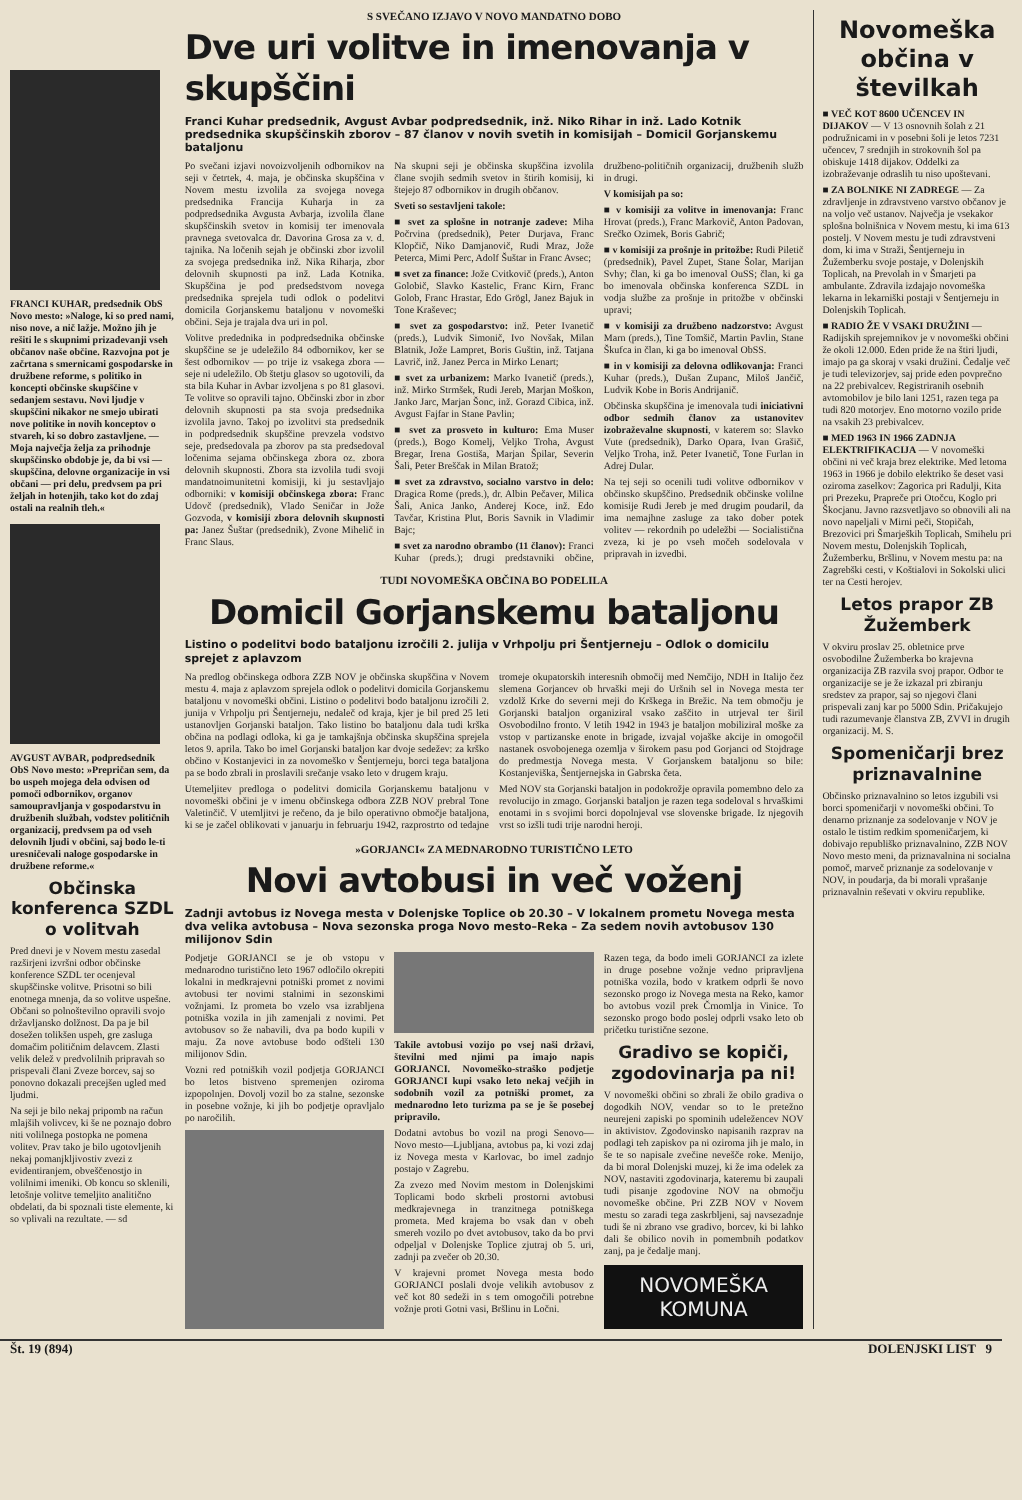FRANCI KUHAR, predsednik ObS Novo mesto: »Naloge, ki so pred nami, niso nove, a nič lažje. Možno jih je rešiti le s skupnimi prizadevanji vseh občanov naše občine. Razvojna pot je začrtana s smernicami gospodarske in družbene reforme, s politiko in koncepti občinske skupščine v sedanjem sestavu. Novi ljudje v skupščini nikakor ne smejo ubirati nove politike in novih konceptov o stvareh, ki so dobro zastavljene. — Moja največja želja za prihodnje skupščinsko obdobje je, da bi vsi — skupščina, delovne organizacije in vsi občani — pri delu, predvsem pa pri željah in hotenjih, tako kot do zdaj ostali na realnih tleh.«
AVGUST AVBAR, podpredsednik ObS Novo mesto: »Prepričan sem, da bo uspeh mojega dela odvisen od pomoči odbornikov, organov samoupravljanja v gospodarstvu in družbenih službah, vodstev političnih organizacij, predvsem pa od vseh delovnih ljudi v občini, saj bodo le-ti uresničevali naloge gospodarske in družbene reforme.«
Občinska konferenca SZDL o volitvah
Pred dnevi je v Novem mestu zasedal razširjeni izvršni odbor občinske konference SZDL ter ocenjeval skupščinske volitve. Prisotni so bili enotnega mnenja, da so volitve uspešne. Občani so polnoštevilno opravili svojo državljansko dolžnost. Da pa je bil dosežen tolikšen uspeh, gre zasluga domačim političnim delavcem. Zlasti velik delež v predvolilnih pripravah so prispevali člani Zveze borcev, saj so ponovno dokazali precejšen ugled med ljudmi.
Na seji je bilo nekaj pripomb na račun mlajših volivcev, ki še ne poznajo dobro niti volilnega postopka ne pomena volitev. Prav tako je bilo ugotovljenih nekaj pomanjkljivostiv zvezi z evidentiranjem, obveščenostjo in volilnimi imeniki. Ob koncu so sklenili, letošnje volitve temeljito analitično obdelati, da bi spoznali tiste elemente, ki so vplivali na rezultate. — sd
S SVEČANO IZJAVO V NOVO MANDATNO DOBO
Dve uri volitve in imenovanja v skupščini
Franci Kuhar predsednik, Avgust Avbar podpredsednik, inž. Niko Rihar in inž. Lado Kotnik predsednika skupščinskih zborov – 87 članov v novih svetih in komisijah – Domicil Gorjanskemu bataljonu
Po svečani izjavi novoizvoljenih odbornikov na seji v četrtek, 4. maja, je občinska skupščina v Novem mestu izvolila za svojega novega predsednika Francija Kuharja in za podpredsednika Avgusta Avbarja, izvolila člane skupščinskih svetov in komisij ter imenovala pravnega svetovalca dr. Davorina Grosa za v. d. tajnika. Na ločenih sejah je občinski zbor izvolil za svojega predsednika inž. Nika Riharja, zbor delovnih skupnosti pa inž. Lada Kotnika. Skupščina je pod predsedstvom novega predsednika sprejela tudi odlok o podelitvi domicila Gorjanskemu bataljonu v novomeški občini. Seja je trajala dva uri in pol.
Volitve predednika in podpredsednika občinske skupščine se je udeležilo 84 odbornikov, ker se šest odbornikov — po trije iz vsakega zbora — seje ni udeležilo. Ob štetju glasov so ugotovili, da sta bila Kuhar in Avbar izvoljena s po 81 glasovi. Te volitve so opravili tajno. Občinski zbor in zbor delovnih skupnosti pa sta svoja predsednika izvolila javno. Takoj po izvolitvi sta predsednik in podpredsednik skupščine prevzela vodstvo seje, predsedovala pa zborov pa sta predsedoval ločenima sejama občinskega zbora oz. zbora delovnih skupnosti. Zbora sta izvolila tudi svoji mandatnoimunitetni komisiji, ki ju sestavljajo odborniki: v komisiji občinskega zbora: Franc Udovč (predsednik), Vlado Seničar in Jože Gozvoda, v komisiji zbora delovnih skupnosti pa: Janez Šuštar (predsednik), Zvone Mihelič in Franc Slaus.
Na skupni seji je občinska skupščina izvolila člane svojih sedmih svetov in štirih komisij, ki štejejo 87 odbornikov in drugih občanov.
Sveti so sestavljeni takole:
■ svet za splošne in notranje zadeve: Miha Počrvina (predsednik), Peter Durjava, Franc Klopčič, Niko Damjanovič, Rudi Mraz, Jože Peterca, Mimi Perc, Adolf Šuštar in Franc Avsec;
■ svet za finance: Jože Cvitkovič (preds.), Anton Golobič, Slavko Kastelic, Franc Kirn, Franc Golob, Franc Hrastar, Edo Grögl, Janez Bajuk in Tone Kraševec;
■ svet za gospodarstvo: inž. Peter Ivanetič (preds.), Ludvik Simonič, Ivo Novšak, Milan Blatnik, Jože Lampret, Boris Guštin, inž. Tatjana Lavrič, inž. Janez Perca in Mirko Lenart;
■ svet za urbanizem: Marko Ivanetič (preds.), inž. Mirko Strmšek, Rudi Jereb, Marjan Moškon, Janko Jarc, Marjan Šonc, inž. Gorazd Cibica, inž. Avgust Fajfar in Stane Pavlin;
■ svet za prosveto in kulturo: Ema Muser (preds.), Bogo Komelj, Veljko Troha, Avgust Bregar, Irena Gostiša, Marjan Špilar, Severin Šali, Peter Breščak in Milan Bratož;
■ svet za zdravstvo, socialno varstvo in delo: Dragica Rome (preds.), dr. Albin Pečaver, Milica Šali, Anica Janko, Anderej Koce, inž. Edo Tavčar, Kristina Plut, Boris Savnik in Vladimir Bajc;
■ svet za narodno obrambo (11 članov): Franci Kuhar (preds.); drugi predstavniki občine, družbeno-političnih organizacij, družbenih služb in drugi.
V komisijah pa so:
■ v komisiji za volitve in imenovanja: Franc Hrovat (preds.), Franc Markovič, Anton Padovan, Srečko Ozimek, Boris Gabrič;
■ v komisiji za prošnje in pritožbe: Rudi Piletič (predsednik), Pavel Zupet, Stane Šolar, Marijan Svhy; član, ki ga bo imenoval OuSS; član, ki ga bo imenovala občinska konferenca SZDL in vodja službe za prošnje in pritožbe v občinski upravi;
■ v komisiji za družbeno nadzorstvo: Avgust Marn (preds.), Tine Tomšič, Martin Pavlin, Stane Škufca in član, ki ga bo imenoval ObSS.
■ in v komisiji za delovna odlikovanja: Franci Kuhar (preds.), Dušan Zupanc, Miloš Jančič, Ludvik Kobe in Boris Andrijanič.
Občinska skupščina je imenovala tudi iniciativni odbor sedmih članov za ustanovitev izobraževalne skupnosti, v katerem so: Slavko Vute (predsednik), Darko Opara, Ivan Grašič, Veljko Troha, inž. Peter Ivanetič, Tone Furlan in Adrej Dular.
Na tej seji so ocenili tudi volitve odbornikov v občinsko skupščino. Predsednik občinske volilne komisije Rudi Jereb je med drugim poudaril, da ima nemajhne zasluge za tako dober potek volitev — rekordnih po udeležbi — Socialistična zveza, ki je po vseh močeh sodelovala v pripravah in izvedbi.
TUDI NOVOMEŠKA OBČINA BO PODELILA
Domicil Gorjanskemu bataljonu
Listino o podelitvi bodo bataljonu izročili 2. julija v Vrhpolju pri Šentjerneju – Odlok o domicilu sprejet z aplavzom
Na predlog občinskega odbora ZZB NOV je občinska skupščina v Novem mestu 4. maja z aplavzom sprejela odlok o podelitvi domicila Gorjanskemu bataljonu v novomeški občini. Listino o podelitvi bodo bataljonu izročili 2. junija v Vrhpolju pri Šentjerneju, nedaleč od kraja, kjer je bil pred 25 leti ustanovljen Gorjanski bataljon. Tako listino bo bataljonu dala tudi krška občina na podlagi odloka, ki ga je tamkajšnja občinska skupščina sprejela letos 9. aprila. Tako bo imel Gorjanski bataljon kar dvoje sedežev: za krško občino v Kostanjevici in za novomeško v Šentjerneju, borci tega bataljona pa se bodo zbrali in proslavili srečanje vsako leto v drugem kraju.
Utemeljitev predloga o podelitvi domicila Gorjanskemu bataljonu v novomeški občini je v imenu občinskega odbora ZZB NOV prebral Tone Valetinčič. V utemljitvi je rečeno, da je bilo operativno območje bataljona, ki se je začel oblikovati v januarju in februarju 1942, razprostrto od tedajne tromeje okupatorskih interesnih območij med Nemčijo, NDH in Italijo čez slemena Gorjancev ob hrvaški meji do Uršnih sel in Novega mesta ter vzdolž Krke do severni meji do Krškega in Brežic. Na tem območju je Gorjanski bataljon organiziral vsako zaščito in utrjeval ter širil Osvobodilno fronto. V letih 1942 in 1943 je bataljon mobiliziral moške za vstop v partizanske enote in brigade, izvajal vojaške akcije in omogočil nastanek osvobojenega ozemlja v širokem pasu pod Gorjanci od Stojdrage do predmestja Novega mesta. V Gorjanskem bataljonu so bile: Kostanjeviška, Šentjernejska in Gabrska četa.
Med NOV sta Gorjanski bataljon in podokrožje opravila pomembno delo za revolucijo in zmago. Gorjanski bataljon je razen tega sodeloval s hrvaškimi enotami in s svojimi borci dopolnjeval vse slovenske brigade. Iz njegovih vrst so izšli tudi trije narodni heroji.
»GORJANCI« ZA MEDNARODNO TURISTIČNO LETO
Novi avtobusi in več voženj
Zadnji avtobus iz Novega mesta v Dolenjske Toplice ob 20.30 – V lokalnem prometu Novega mesta dva velika avtobusa – Nova sezonska proga Novo mesto–Reka – Za sedem novih avtobusov 130 milijonov Sdin
Podjetje GORJANCI se je ob vstopu v mednarodno turistično leto 1967 odločilo okrepiti lokalni in medkrajevni potniški promet z novimi avtobusi ter novimi stalnimi in sezonskimi vožnjami. Iz prometa bo vzelo vsa izrabljena potniška vozila in jih zamenjali z novimi. Pet avtobusov so že nabavili, dva pa bodo kupili v maju. Za nove avtobuse bodo odšteli 130 milijonov Sdin.
Vozni red potniških vozil podjetja GORJANCI bo letos bistveno spremenjen oziroma izpopolnjen. Dovolj vozil bo za stalne, sezonske in posebne vožnje, ki jih bo podjetje opravljalo po naročilih.
Takile avtobusi vozijo po vsej naši državi, številni med njimi pa imajo napis GORJANCI. Novomeško-straško podjetje GORJANCI kupi vsako leto nekaj večjih in sodobnih vozil za potniški promet, za mednarodno leto turizma pa se je še posebej pripravilo.
Dodatni avtobus bo vozil na progi Senovo—Novo mesto—Ljubljana, avtobus pa, ki vozi zdaj iz Novega mesta v Karlovac, bo imel zadnjo postajo v Zagrebu.
Za zvezo med Novim mestom in Dolenjskimi Toplicami bodo skrbeli prostorni avtobusi medkrajevnega in tranzitnega potniškega prometa. Med krajema bo vsak dan v obeh smereh vozilo po dvet avtobusov, tako da bo prvi odpeljal v Dolenjske Toplice zjutraj ob 5. uri, zadnji pa zvečer ob 20.30.
V krajevni promet Novega mesta bodo GORJANCI poslali dvoje velikih avtobusov z več kot 80 sedeži in s tem omogočili potrebne vožnje proti Gotni vasi, Bršlinu in Ločni.
Razen tega, da bodo imeli GORJANCI za izlete in druge posebne vožnje vedno pripravljena potniška vozila, bodo v kratkem odprli še novo sezonsko progo iz Novega mesta na Reko, kamor bo avtobus vozil prek Črnomlja in Vinice. To sezonsko progo bodo poslej odprli vsako leto ob pričetku turistične sezone.
Gradivo se kopiči, zgodovinarja pa ni!
V novomeški občini so zbrali že obilo gradiva o dogodkih NOV, vendar so to le pretežno neurejeni zapiski po spominih udeležencev NOV in aktivistov. Zgodovinsko napisanih razprav na podlagi teh zapiskov pa ni oziroma jih je malo, in še te so napisale zvečine neveščе roke. Menijo, da bi moral Dolenjski muzej, ki že ima odelek za NOV, nastaviti zgodovinarja, kateremu bi zaupali tudi pisanje zgodovine NOV na območju novomeške občine. Pri ZZB NOV v Novem mestu so zaradi tega zaskrbljeni, saj navsezadnje tudi še ni zbrano vse gradivo, borcev, ki bi lahko dali še obilico novih in pomembnih podatkov zanj, pa je čedalje manj.
NOVOMEŠKA KOMUNA
Novomeška občina v številkah
■ VEČ KOT 8600 UČENCEV IN DIJAKOV — V 13 osnovnih šolah z 21 podružnicami in v posebni šoli je letos 7231 učencev, 7 srednjih in strokovnih šol pa obiskuje 1418 dijakov. Oddelki za izobraževanje odraslih tu niso upoštevani.
■ ZA BOLNIKE NI ZADREGE — Za zdravljenje in zdravstveno varstvo občanov je na voljo več ustanov. Največja je vsekakor splošna bolnišnica v Novem mestu, ki ima 613 postelj. V Novem mestu je tudi zdravstveni dom, ki ima v Straži, Šentjerneju in Žužemberku svoje postaje, v Dolenjskih Toplicah, na Prevolah in v Šmarjeti pa ambulante. Zdravila izdajajo novomeška lekarna in lekarniški postaji v Šentjerneju in Dolenjskih Toplicah.
■ RADIO ŽE V VSAKI DRUŽINI — Radijskih sprejemnikov je v novomeški občini že okoli 12.000. Eden pride že na štiri ljudi, imajo pa ga skoraj v vsaki družini. Čedalje več je tudi televizorjev, saj pride eden povprečno na 22 prebivalcev. Registriranih osebnih avtomobilov je bilo lani 1251, razen tega pa tudi 820 motorjev. Eno motorno vozilo pride na vsakih 23 prebivalcev.
■ MED 1963 IN 1966 ZADNJA ELEKTRIFIKACIJA — V novomeški občini ni več kraja brez elektrike. Med letoma 1963 in 1966 je dobilo elektriko še deset vasi oziroma zaselkov: Zagorica pri Radulji, Kita pri Prezeku, Prapreče pri Otočcu, Koglo pri Škocjanu. Javno razsvetljavo so obnovili ali na novo napeljali v Mirni peči, Stopičah, Brezovici pri Šmarjeških Toplicah, Smihelu pri Novem mestu, Dolenjskih Toplicah, Žužemberku, Bršlinu, v Novem mestu pa: na Zagrebški cesti, v Koštialovi in Sokolski ulici ter na Cesti herojev.
Letos prapor ZB Žužemberk
V okviru proslav 25. obletnice prve osvobodilne Žužemberka bo krajevna organizacija ZB razvila svoj prapor. Odbor te organizacije se je že izkazal pri zbiranju sredstev za prapor, saj so njegovi člani prispevali zanj kar po 5000 Sdin. Pričakujejo tudi razumevanje članstva ZB, ZVVI in drugih organizacij. M. S.
Spomeničarji brez priznavalnine
Občinsko priznavalnino so letos izgubili vsi borci spomeničarji v novomeški občini. To denarno priznanje za sodelovanje v NOV je ostalo le tistim redkim spomeničarjem, ki dobivajo republiško priznavalnino, ZZB NOV Novo mesto meni, da priznavalnina ni socialna pomoč, marveč priznanje za sodelovanje v NOV, in poudarja, da bi morali vprašanje priznavalnin reševati v okviru republike.
Št. 19 (894) DOLENJSKI LIST 9